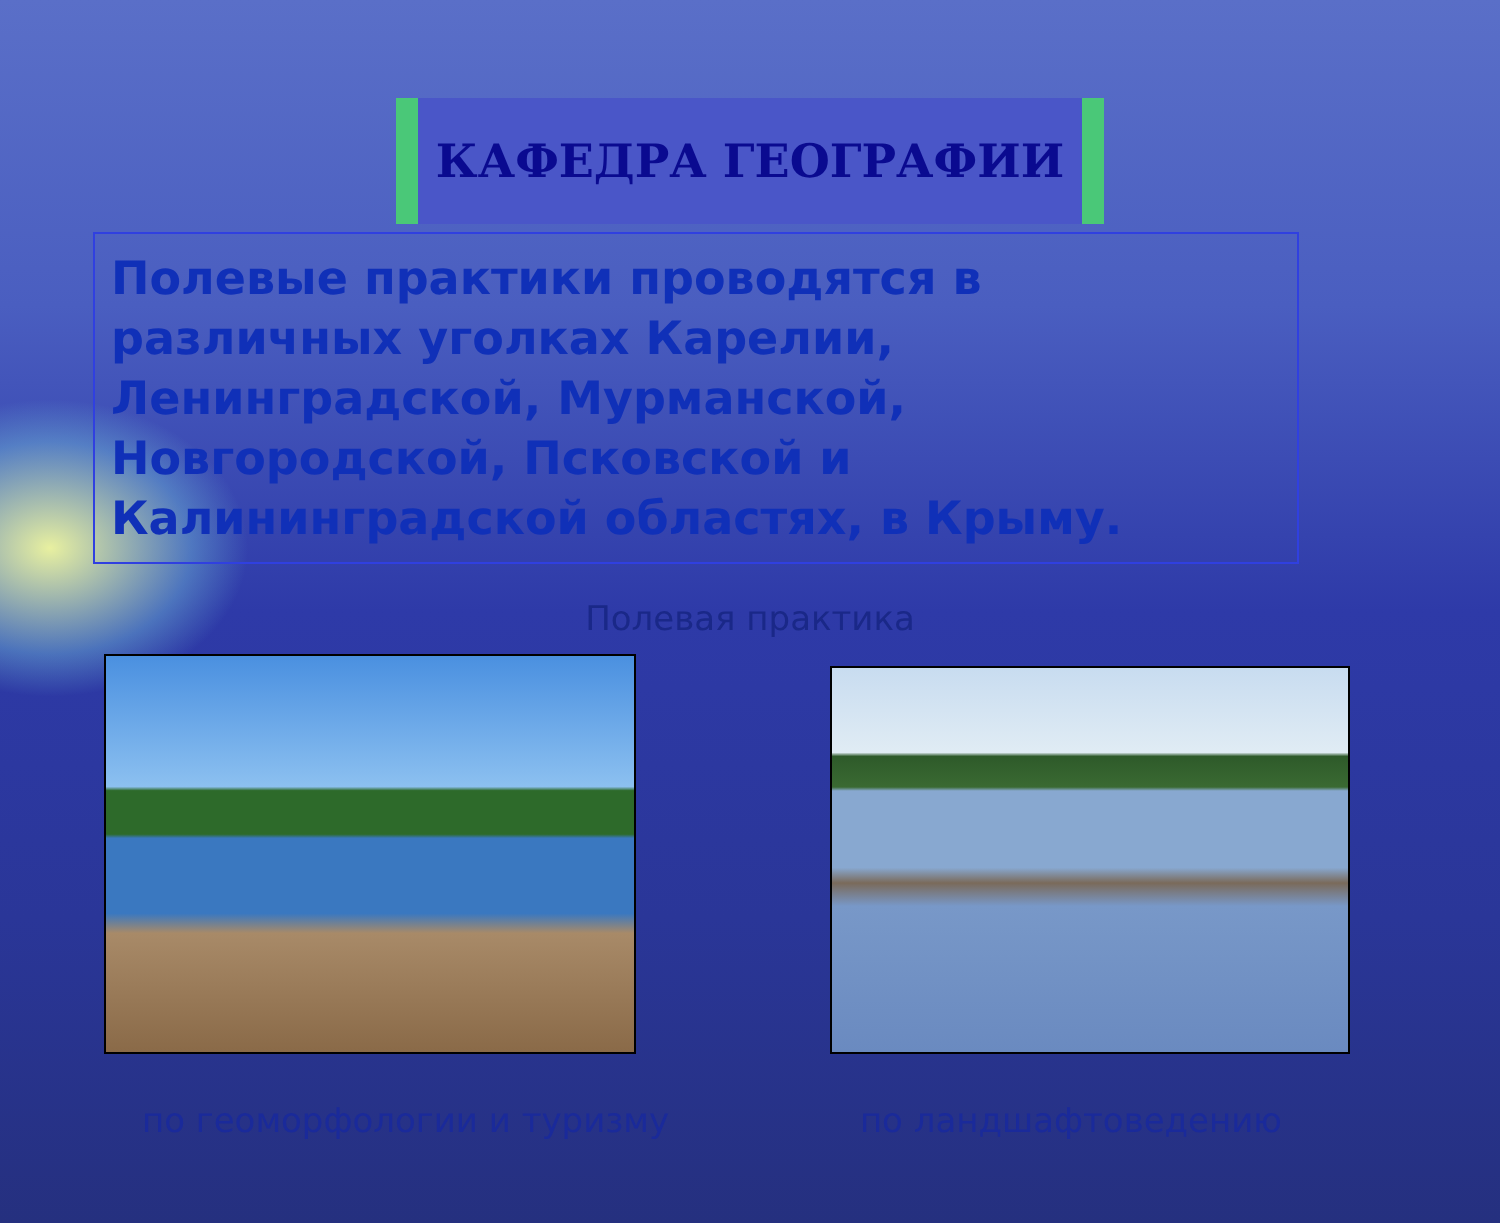КАФЕДРА ГЕОГРАФИИ
Полевые практики проводятся в различных уголках Карелии, Ленинградской, Мурманской, Новгородской, Псковской и Калининградской областях, в Крыму.
Полевая практика
по геоморфологии и туризму по ландшафтоведению